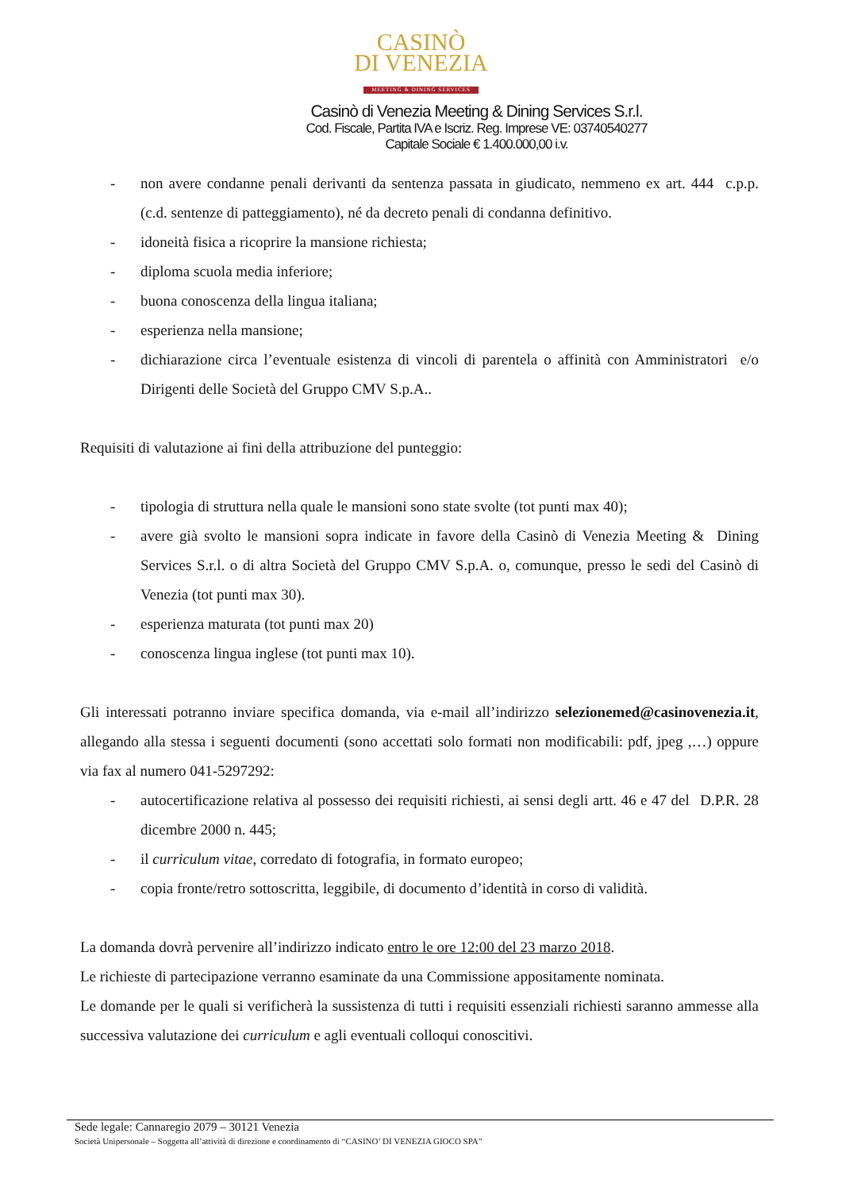CASINÒ
DI VENEZIA
MEETING & DINING SERVICES
Casinò di Venezia Meeting & Dining Services S.r.l.
Cod. Fiscale, Partita IVA e Iscriz. Reg. Imprese VE: 03740540277
Capitale Sociale € 1.400.000,00 i.v.
- non avere condanne penali derivanti da sentenza passata in giudicato, nemmeno ex art. 444 c.p.p. (c.d. sentenze di patteggiamento), né da decreto penali di condanna definitivo.
- idoneità fisica a ricoprire la mansione richiesta;
- diploma scuola media inferiore;
- buona conoscenza della lingua italiana;
- esperienza nella mansione;
- dichiarazione circa l’eventuale esistenza di vincoli di parentela o affinità con Amministratori e/o Dirigenti delle Società del Gruppo CMV S.p.A..
Requisiti di valutazione ai fini della attribuzione del punteggio:
- tipologia di struttura nella quale le mansioni sono state svolte (tot punti max 40);
- avere già svolto le mansioni sopra indicate in favore della Casinò di Venezia Meeting & Dining Services S.r.l. o di altra Società del Gruppo CMV S.p.A. o, comunque, presso le sedi del Casinò di Venezia (tot punti max 30).
- esperienza maturata (tot punti max 20)
- conoscenza lingua inglese (tot punti max 10).
Gli interessati potranno inviare specifica domanda, via e-mail all’indirizzo selezionemed@casinovenezia.it, allegando alla stessa i seguenti documenti (sono accettati solo formati non modificabili: pdf, jpeg ,…) oppure via fax al numero 041-5297292:
- autocertificazione relativa al possesso dei requisiti richiesti, ai sensi degli artt. 46 e 47 del D.P.R. 28 dicembre 2000 n. 445;
- il curriculum vitae, corredato di fotografia, in formato europeo;
- copia fronte/retro sottoscritta, leggibile, di documento d’identità in corso di validità.
La domanda dovrà pervenire all’indirizzo indicato entro le ore 12:00 del 23 marzo 2018.
Le richieste di partecipazione verranno esaminate da una Commissione appositamente nominata.
Le domande per le quali si verificherà la sussistenza di tutti i requisiti essenziali richiesti saranno ammesse alla successiva valutazione dei curriculum e agli eventuali colloqui conoscitivi.
Sede legale: Cannaregio 2079 – 30121 Venezia
Società Unipersonale – Soggetta all’attività di direzione e coordinamento di “CASINO’ DI VENEZIA GIOCO SPA”